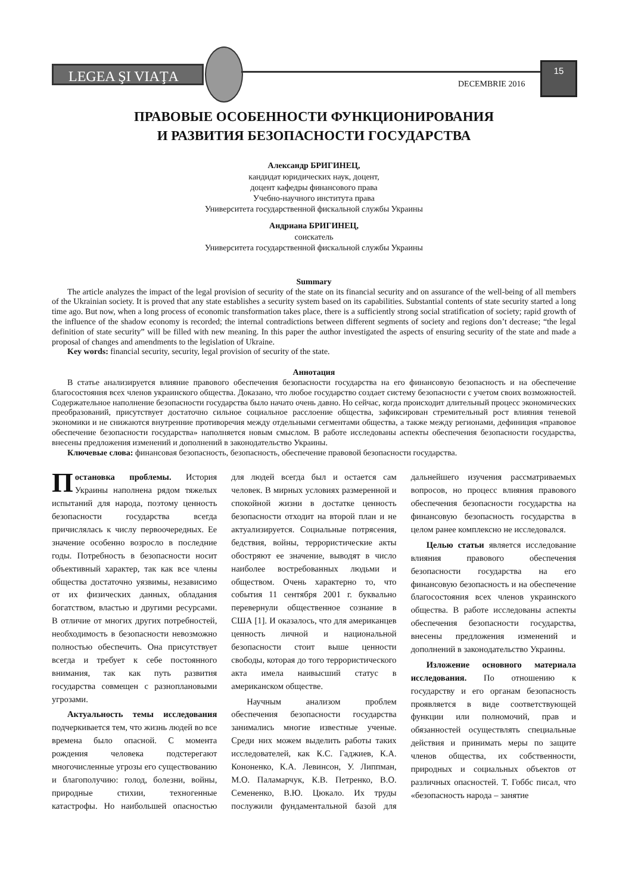LEGEA ŞI VIAŢA
DECEMBRIE 2016
15
ПРАВОВЫЕ ОСОБЕННОСТИ ФУНКЦИОНИРОВАНИЯ
И РАЗВИТИЯ БЕЗОПАСНОСТИ ГОСУДАРСТВА
Александр БРИГИНЕЦ,
кандидат юридических наук, доцент,
доцент кафедры финансового права
Учебно-научного института права
Университета государственной фискальной службы Украины
Андриана БРИГИНЕЦ,
соискатель
Университета государственной фискальной службы Украины
Summary
The article analyzes the impact of the legal provision of security of the state on its financial security and on assurance of the well-being of all members of the Ukrainian society. It is proved that any state establishes a security system based on its capabilities. Substantial contents of state security started a long time ago. But now, when a long process of economic transformation takes place, there is a sufficiently strong social stratification of society; rapid growth of the influence of the shadow economy is recorded; the internal contradictions between different segments of society and regions don’t decrease; “the legal definition of state security” will be filled with new meaning. In this paper the author investigated the aspects of ensuring security of the state and made a proposal of changes and amendments to the legislation of Ukraine.
Key words: financial security, security, legal provision of security of the state.
Аннотация
В статье анализируется влияние правового обеспечения безопасности государства на его финансовую безопасность и на обеспечение благосостояния всех членов украинского общества. Доказано, что любое государство создает систему безопасности с учетом своих возможностей. Содержательное наполнение безопасности государства было начато очень давно. Но сейчас, когда происходит длительный процесс экономических преобразований, присутствует достаточно сильное социальное расслоение общества, зафиксирован стремительный рост влияния теневой экономики и не снижаются внутренние противоречия между отдельными сегментами общества, а также между регионами, дефиниция «правовое обеспечение безопасности государства» наполняется новым смыслом. В работе исследованы аспекты обеспечения безопасности государства, внесены предложения изменений и дополнений в законодательство Украины.
Ключевые слова: финансовая безопасность, безопасность, обеспечение правовой безопасности государства.
Постановка проблемы. История Украины наполнена рядом тяжелых испытаний для народа, поэтому ценность безопасности государства всегда причислялась к числу первоочередных. Ее значение особенно возросло в последние годы. Потребность в безопасности носит объективный характер, так как все члены общества достаточно уязвимы, независимо от их физических данных, обладания богатством, властью и другими ресурсами. В отличие от многих других потребностей, необходимость в безопасности невозможно полностью обеспечить. Она присутствует всегда и требует к себе постоянного внимания, так как путь развития государства совмещен с разноплановыми угрозами.
Актуальность темы исследования подчеркивается тем, что жизнь людей во все времена было опасной. С момента рождения человека подстерегают многочисленные угрозы его существованию и благополучию: голод, болезни, войны, природные стихии, техногенные катастрофы. Но наибольшей опасностью для людей всегда был и остается сам человек. В мирных условиях размеренной и спокойной жизни в достатке ценность безопасности отходит на второй план и не актуализируется. Социальные потрясения, бедствия, войны, террористические акты обостряют ее значение, выводят в число наиболее востребованных людьми и обществом. Очень характерно то, что события 11 сентября 2001 г. буквально перевернули общественное сознание в США [1]. И оказалось, что для американцев ценность личной и национальной безопасности стоит выше ценности свободы, которая до того террористического акта имела наивысший статус в американском обществе.
Научным анализом проблем обеспечения безопасности государства занимались многие известные ученые. Среди них можем выделить работы таких исследователей, как К.С. Гаджиев, К.А. Кононенко, К.А. Левинсон, У. Липпман, М.О. Паламарчук, К.В. Петренко, В.О. Семененко, В.Ю. Цюкало. Их труды послужили фундаментальной базой для дальнейшего изучения рассматриваемых вопросов, но процесс влияния правового обеспечения безопасности государства на финансовую безопасность государства в целом ранее комплексно не исследовался.
Целью статьи является исследование влияния правового обеспечения безопасности государства на его финансовую безопасность и на обеспечение благосостояния всех членов украинского общества. В работе исследованы аспекты обеспечения безопасности государства, внесены предложения изменений и дополнений в законодательство Украины.
Изложение основного материала исследования. По отношению к государству и его органам безопасность проявляется в виде соответствующей функции или полномочий, прав и обязанностей осуществлять специальные действия и принимать меры по защите членов общества, их собственности, природных и социальных объектов от различных опасностей. Т. Гоббс писал, что «безопасность народа – занятие